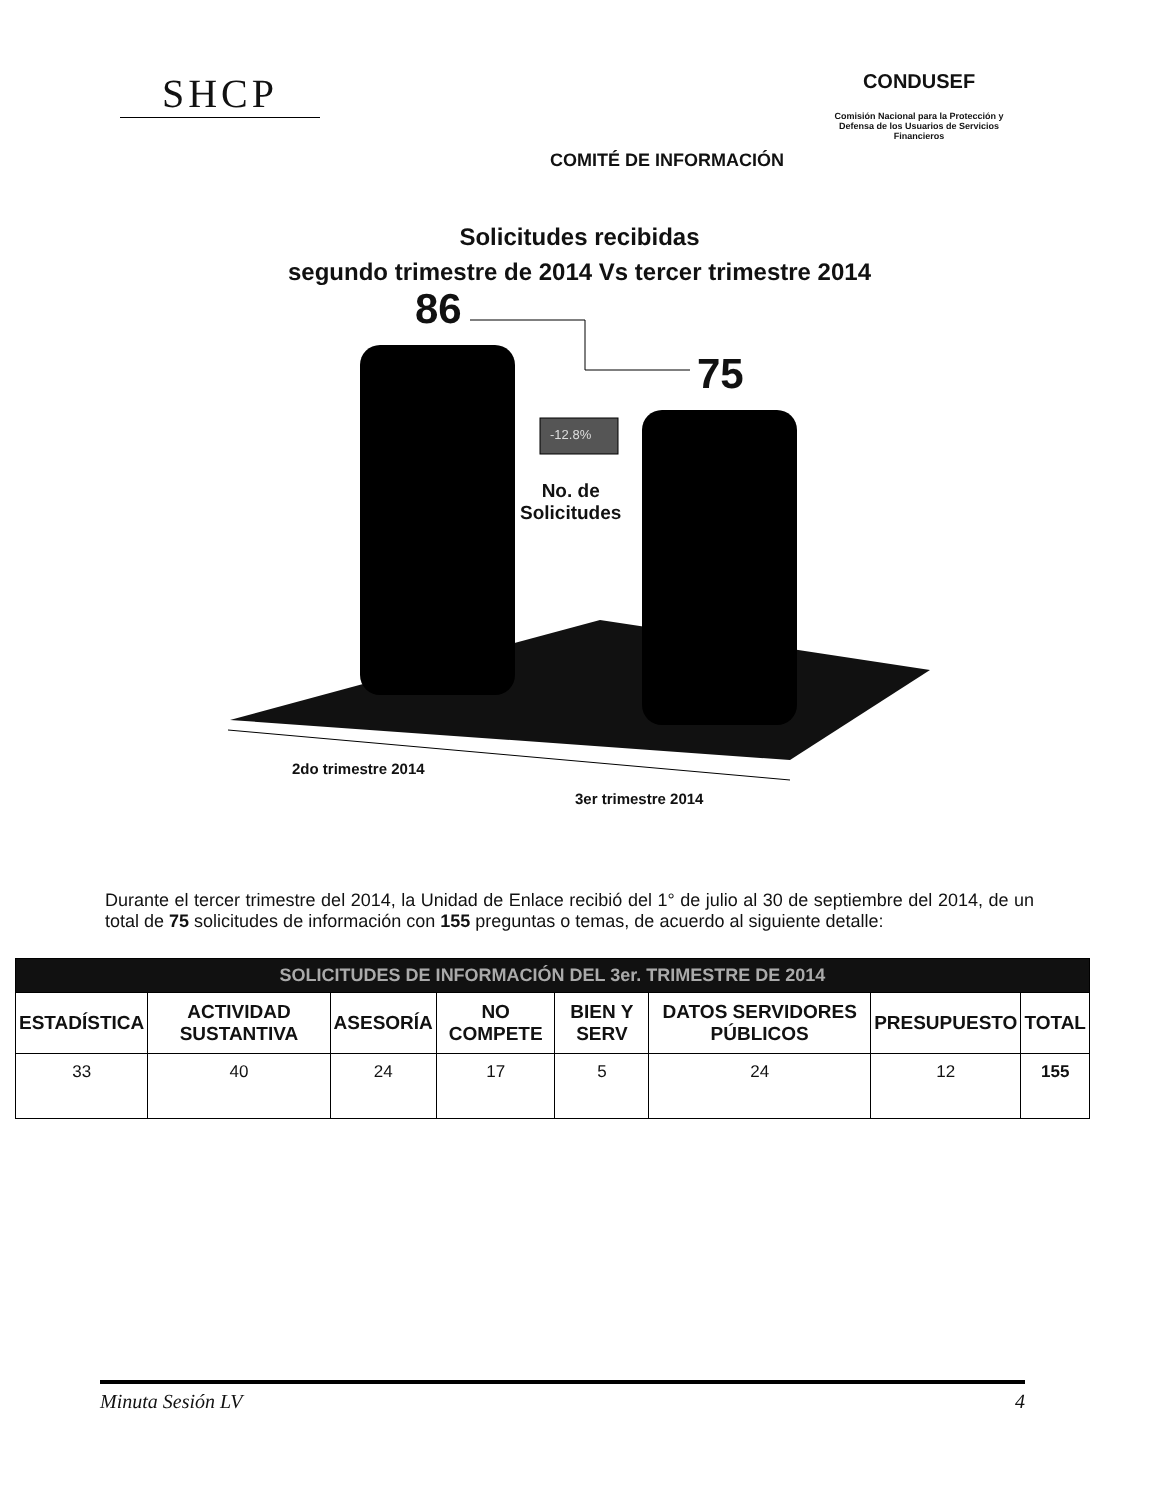SHCP
COMITÉ DE INFORMACIÓN
CONDUSEF
Comisión Nacional para la Protección y Defensa de los Usuarios de Servicios Financieros
Solicitudes recibidas
segundo trimestre de 2014 Vs tercer trimestre 2014
86
75
-12.8%
No. de
Solicitudes
2do trimestre 2014
3er trimestre 2014
Durante el tercer trimestre del 2014, la Unidad de Enlace recibió del 1° de julio al 30 de septiembre del 2014, de un total de 75 solicitudes de información con 155 preguntas o temas, de acuerdo al siguiente detalle:
| SOLICITUDES DE INFORMACIÓN DEL 3er. TRIMESTRE DE 2014 | | | | | | | |
| --- | --- | --- | --- | --- | --- | --- | --- |
| ESTADÍSTICA | ACTIVIDAD SUSTANTIVA | ASESORÍA | NO COMPETE | BIEN Y SERV | DATOS SERVIDORES PÚBLICOS | PRESUPUESTO | TOTAL |
| 33 | 40 | 24 | 17 | 5 | 24 | 12 | 155 |
Minuta Sesión LV 4